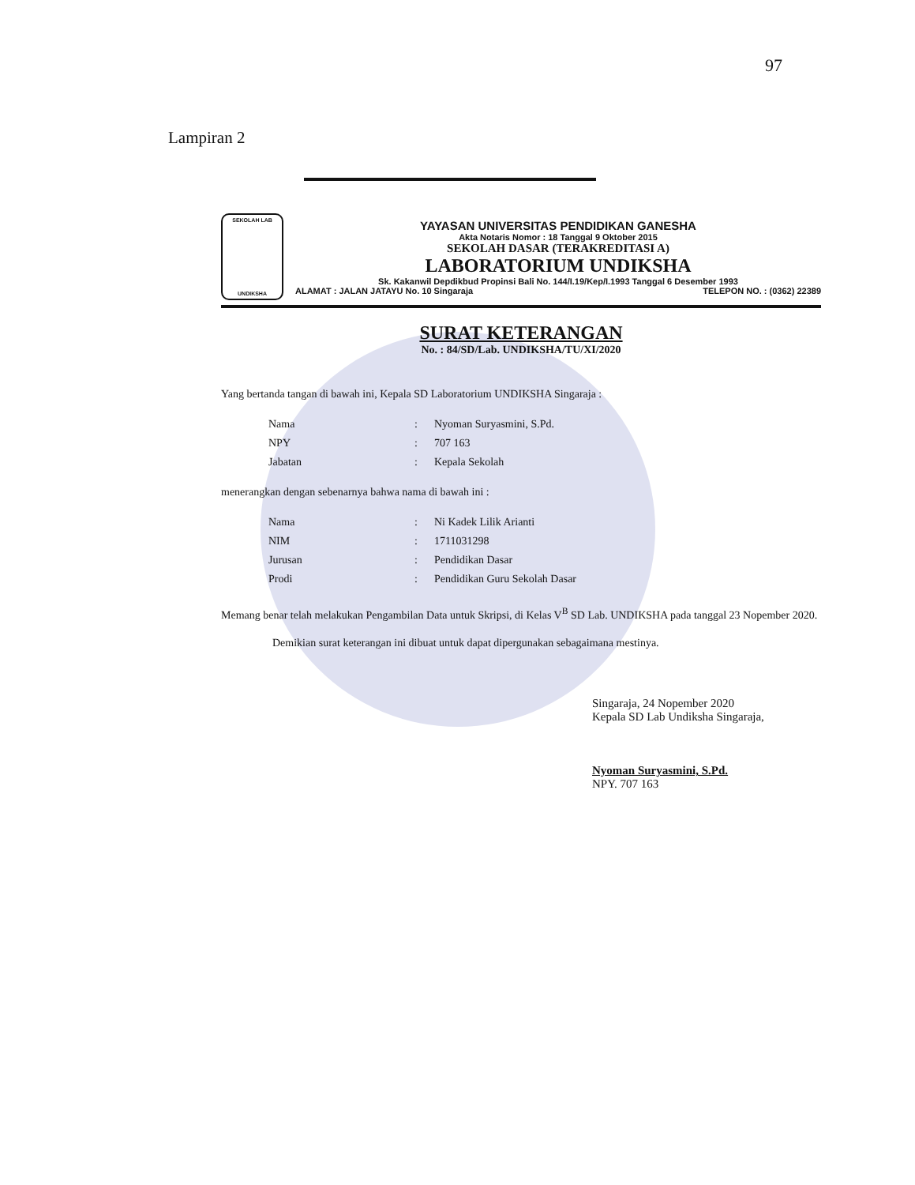97
Lampiran 2
SEKOLAH LAB
UNDIKSHA
YAYASAN UNIVERSITAS PENDIDIKAN GANESHA
Akta Notaris Nomor : 18 Tanggal 9 Oktober 2015
SEKOLAH DASAR (TERAKREDITASI A)
LABORATORIUM UNDIKSHA
Sk. Kakanwil Depdikbud Propinsi Bali No. 144/I.19/Kep/I.1993 Tanggal 6 Desember 1993
ALAMAT : JALAN JATAYU No. 10 Singaraja TELEPON NO. : (0362) 22389
SURAT KETERANGAN
No. : 84/SD/Lab. UNDIKSHA/TU/XI/2020
Yang bertanda tangan di bawah ini, Kepala SD Laboratorium UNDIKSHA Singaraja :
| Nama | : | Nyoman Suryasmini, S.Pd. |
| NPY | : | 707 163 |
| Jabatan | : | Kepala Sekolah |
menerangkan dengan sebenarnya bahwa nama di bawah ini :
| Nama | : | Ni Kadek Lilik Arianti |
| NIM | : | 1711031298 |
| Jurusan | : | Pendidikan Dasar |
| Prodi | : | Pendidikan Guru Sekolah Dasar |
Memang benar telah melakukan Pengambilan Data untuk Skripsi, di Kelas V<sup>B</sup> SD Lab. UNDIKSHA pada tanggal 23 Nopember 2020.
Demikian surat keterangan ini dibuat untuk dapat dipergunakan sebagaimana mestinya.
Singaraja, 24 Nopember 2020
Kepala SD Lab Undiksha Singaraja,
Nyoman Suryasmini, S.Pd.
NPY. 707 163